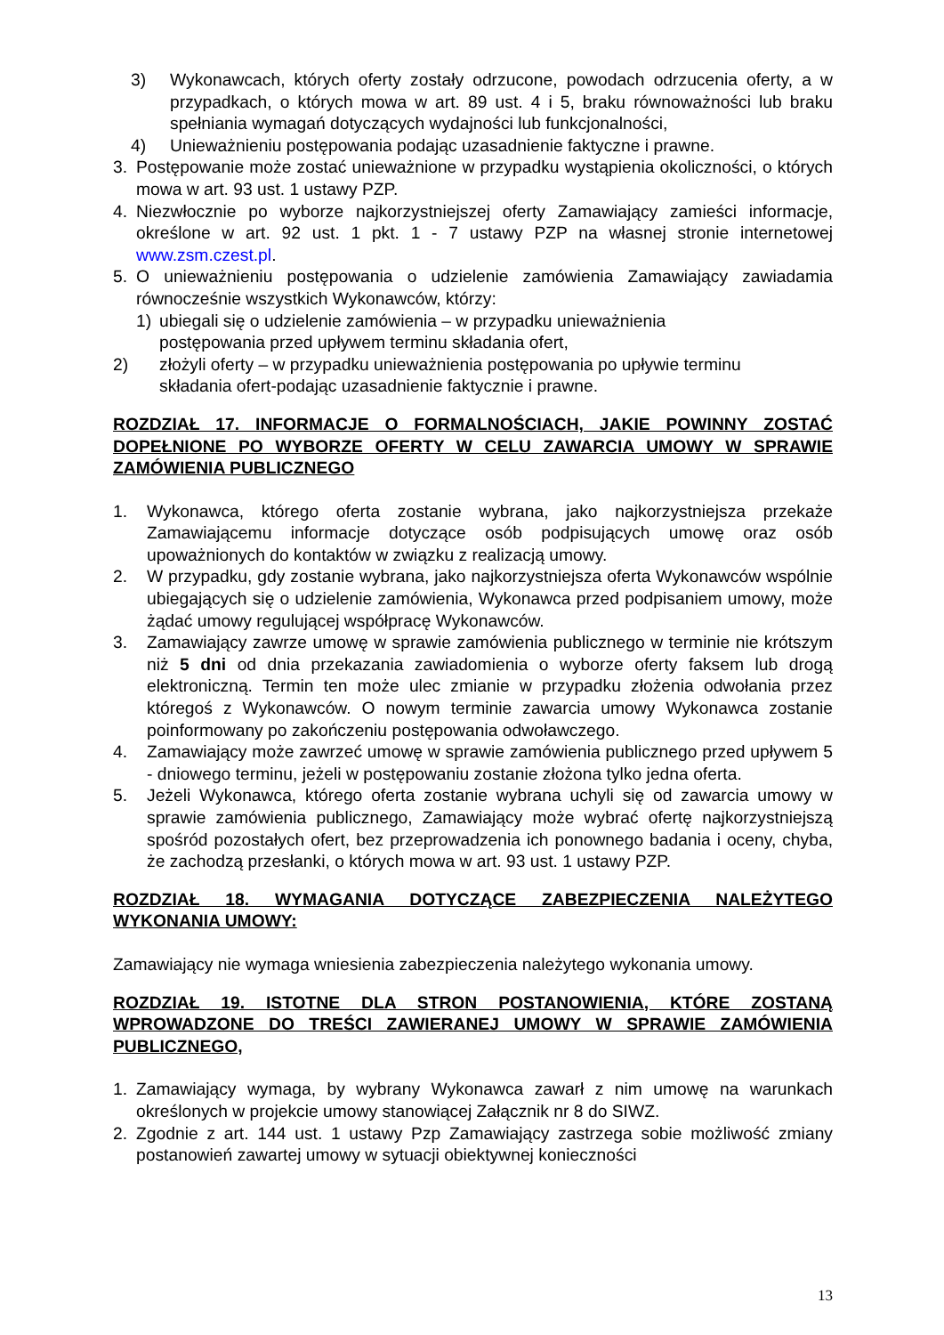3) Wykonawcach, których oferty zostały odrzucone, powodach odrzucenia oferty, a w przypadkach, o których mowa w art. 89 ust. 4 i 5, braku równoważności lub braku spełniania wymagań dotyczących wydajności lub funkcjonalności,
4) Unieważnieniu postępowania podając uzasadnienie faktyczne i prawne.
3. Postępowanie może zostać unieważnione w przypadku wystąpienia okoliczności, o których mowa w art. 93 ust. 1 ustawy PZP.
4. Niezwłocznie po wyborze najkorzystniejszej oferty Zamawiający zamieści informacje, określone w art. 92 ust. 1 pkt. 1 - 7 ustawy PZP na własnej stronie internetowej www.zsm.czest.pl.
5. O unieważnieniu postępowania o udzielenie zamówienia Zamawiający zawiadamia równocześnie wszystkich Wykonawców, którzy:
1) ubiegali się o udzielenie zamówienia – w przypadku unieważnienia
postępowania przed upływem terminu składania ofert,
2) złożyli oferty – w przypadku unieważnienia postępowania po upływie terminu
składania ofert-podając uzasadnienie faktycznie i prawne.
ROZDZIAŁ 17. INFORMACJE O FORMALNOŚCIACH, JAKIE POWINNY ZOSTAĆ DOPEŁNIONE PO WYBORZE OFERTY W CELU ZAWARCIA UMOWY W SPRAWIE ZAMÓWIENIA PUBLICZNEGO
1. Wykonawca, którego oferta zostanie wybrana, jako najkorzystniejsza przekaże Zamawiającemu informacje dotyczące osób podpisujących umowę oraz osób upoważnionych do kontaktów w związku z realizacją umowy.
2. W przypadku, gdy zostanie wybrana, jako najkorzystniejsza oferta Wykonawców wspólnie ubiegających się o udzielenie zamówienia, Wykonawca przed podpisaniem umowy, może żądać umowy regulującej współpracę Wykonawców.
3. Zamawiający zawrze umowę w sprawie zamówienia publicznego w terminie nie krótszym niż 5 dni od dnia przekazania zawiadomienia o wyborze oferty faksem lub drogą elektroniczną. Termin ten może ulec zmianie w przypadku złożenia odwołania przez któregoś z Wykonawców. O nowym terminie zawarcia umowy Wykonawca zostanie poinformowany po zakończeniu postępowania odwoławczego.
4. Zamawiający może zawrzeć umowę w sprawie zamówienia publicznego przed upływem 5 - dniowego terminu, jeżeli w postępowaniu zostanie złożona tylko jedna oferta.
5. Jeżeli Wykonawca, którego oferta zostanie wybrana uchyli się od zawarcia umowy w sprawie zamówienia publicznego, Zamawiający może wybrać ofertę najkorzystniejszą spośród pozostałych ofert, bez przeprowadzenia ich ponownego badania i oceny, chyba, że zachodzą przesłanki, o których mowa w art. 93 ust. 1 ustawy PZP.
ROZDZIAŁ 18. WYMAGANIA DOTYCZĄCE ZABEZPIECZENIA NALEŻYTEGO WYKONANIA UMOWY:
Zamawiający nie wymaga wniesienia zabezpieczenia należytego wykonania umowy.
ROZDZIAŁ 19. ISTOTNE DLA STRON POSTANOWIENIA, KTÓRE ZOSTANĄ WPROWADZONE DO TREŚCI ZAWIERANEJ UMOWY W SPRAWIE ZAMÓWIENIA PUBLICZNEGO,
1. Zamawiający wymaga, by wybrany Wykonawca zawarł z nim umowę na warunkach określonych w projekcie umowy stanowiącej Załącznik nr 8 do SIWZ.
2. Zgodnie z art. 144 ust. 1 ustawy Pzp Zamawiający zastrzega sobie możliwość zmiany postanowień zawartej umowy w sytuacji obiektywnej konieczności
13